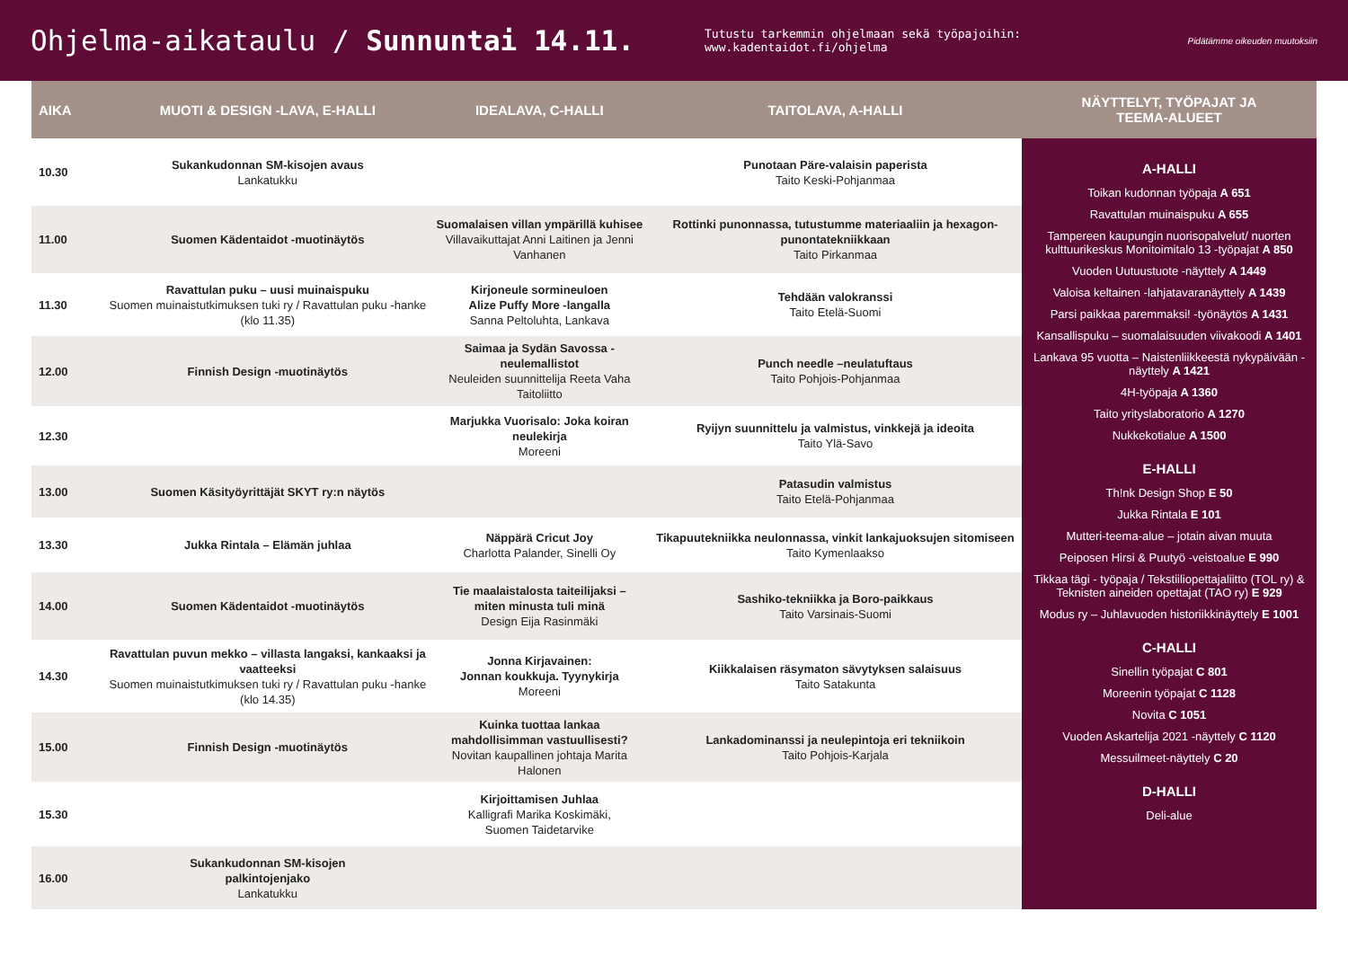Ohjelma-aikataulu / Sunnuntai 14.11.
Tutustu tarkemmin ohjelmaan sekä työpajoihin: www.kadentaidot.fi/ohjelma
Pidätämme oikeuden muutoksiin
| AIKA | MUOTI & DESIGN -LAVA, E-HALLI | IDEALAVA, C-HALLI | TAITOLAVA, A-HALLI | NÄYTTELYT, TYÖPAJAT JA TEEMA-ALUEET |
| --- | --- | --- | --- | --- |
| 10.30 | Sukankudonnan SM-kisojen avaus Lankatukku | | Punotaan Päre-valaisin paperista Taito Keski-Pohjanmaa | A-HALLI Toikan kudonnan työpaja A 651 Ravattulan muinaispuku A 655 Tampereen kaupungin nuorisopalvelut/ nuorten kulttuurikeskus Monitoimitalo 13 -työpajat A 850 Vuoden Uutuustuote -näyttely A 1449 Valoisa keltainen -lahjatavaranäyttely A 1439 Parsi paikkaa paremmaksi! -työnäytös A 1431 Kansallispuku – suomalaisuuden viivakoodi A 1401 Lankava 95 vuotta – Naistenliikkeestä nykypäivään -näyttely A 1421 4H-työpaja A 1360 Taito yrityslaboratorio A 1270 Nukkekotialue A 1500 E-HALLI Th!nk Design Shop E 50 Jukka Rintala E 101 Mutteri-teema-alue – jotain aivan muuta Peiposen Hirsi & Puutyö -veistoalue E 990 Tikkaa tägi - työpaja / Tekstiiliopettajaliitto (TOL ry) & Teknisten aineiden opettajat (TAO ry) E 929 Modus ry – Juhlavuoden historiikkinäyttely E 1001 C-HALLI Sinellin työpajat C 801 Moreenin työpajat C 1128 Novita C 1051 Vuoden Askartelija 2021 -näyttely C 1120 Messuilmeet-näyttely C 20 D-HALLI Deli-alue |
| 11.00 | Suomen Kädentaidot -muotinäytös | Suomalaisen villan ympärillä kuhisee Villavaikuttajat Anni Laitinen ja Jenni Vanhanen | Rottinki punonnassa, tutustumme materiaaliin ja hexagon-punontatekniikkaan Taito Pirkanmaa | |
| 11.30 | Ravattulan puku – uusi muinaispuku Suomen muinaistutkimuksen tuki ry / Ravattulan puku -hanke (klo 11.35) | Kirjoneule sormineuloen Alize Puffy More -langalla Sanna Peltoluhta, Lankava | Tehdään valokranssi Taito Etelä-Suomi | |
| 12.00 | Finnish Design -muotinäytös | Saimaa ja Sydän Savossa -neulemallistot Neuleiden suunnittelija Reeta Vaha Taitoliitto | Punch needle –neulatuftaus Taito Pohjois-Pohjanmaa | |
| 12.30 | | Marjukka Vuorisalo: Joka koiran neulekirja Moreeni | Ryijyn suunnittelu ja valmistus, vinkkejä ja ideoita Taito Ylä-Savo | |
| 13.00 | Suomen Käsityöyrittäjät SKYT ry:n näytös | | Patasudin valmistus Taito Etelä-Pohjanmaa | |
| 13.30 | Jukka Rintala – Elämän juhlaa | Näppärä Cricut Joy Charlotta Palander, Sinelli Oy | Tikapuutekniikka neulonnassa, vinkit lankajuoksujen sitomiseen Taito Kymenlaakso | |
| 14.00 | Suomen Kädentaidot -muotinäytös | Tie maalaistalosta taiteilijaksi – miten minusta tuli minä Design Eija Rasinmäki | Sashiko-tekniikka ja Boro-paikkaus Taito Varsinais-Suomi | |
| 14.30 | Ravattulan puvun mekko – villasta langaksi, kankaaksi ja vaatteeksi Suomen muinaistutkimuksen tuki ry / Ravattulan puku -hanke (klo 14.35) | Jonna Kirjavainen: Jonnan koukkuja. Tyynykirja Moreeni | Kiikkalaisen räsymaton sävytyksen salaisuus Taito Satakunta | |
| 15.00 | Finnish Design -muotinäytös | Kuinka tuottaa lankaa mahdollisimman vastuullisesti? Novitan kaupallinen johtaja Marita Halonen | Lankadominanssi ja neulepintoja eri tekniikoin Taito Pohjois-Karjala | |
| 15.30 | | Kirjoittamisen Juhlaa Kalligrafi Marika Koskimäki, Suomen Taidetarvike | | |
| 16.00 | Sukankudonnan SM-kisojen palkintojenjako Lankatukku | | | |